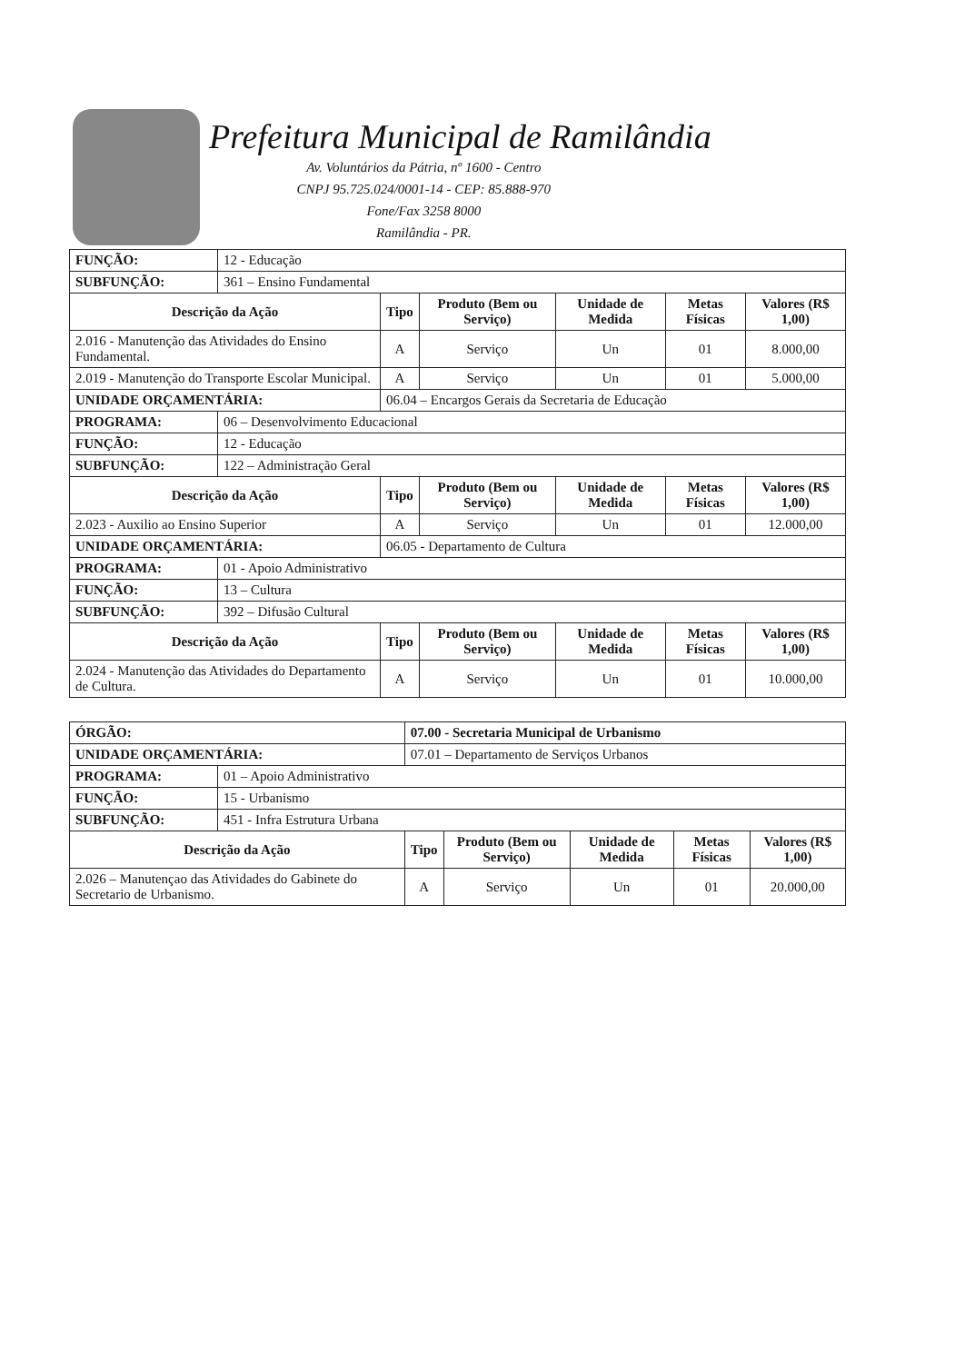Prefeitura Municipal de Ramilândia
Av. Voluntários da Pátria, nº 1600 - Centro
CNPJ 95.725.024/0001-14 - CEP: 85.888-970
Fone/Fax 3258 8000
Ramilândia - PR.
| FUNÇÃO: | 12 - Educação | | | | | |
| SUBFUNÇÃO: | 361 – Ensino Fundamental | | | | | |
| Descrição da Ação | | Tipo | Produto (Bem ou Serviço) | Unidade de Medida | Metas Físicas | Valores (R$ 1,00) |
| 2.016 - Manutenção das Atividades do Ensino Fundamental. | | A | Serviço | Un | 01 | 8.000,00 |
| 2.019 - Manutenção do Transporte Escolar Municipal. | | A | Serviço | Un | 01 | 5.000,00 |
| UNIDADE ORÇAMENTÁRIA: | | 06.04 – Encargos Gerais da Secretaria de Educação | | | | |
| PROGRAMA: | 06 – Desenvolvimento Educacional | | | | | |
| FUNÇÃO: | 12 - Educação | | | | | |
| SUBFUNÇÃO: | 122 – Administração Geral | | | | | |
| Descrição da Ação | | Tipo | Produto (Bem ou Serviço) | Unidade de Medida | Metas Físicas | Valores (R$ 1,00) |
| 2.023 - Auxilio ao Ensino Superior | | A | Serviço | Un | 01 | 12.000,00 |
| UNIDADE ORÇAMENTÁRIA: | | 06.05 - Departamento de Cultura | | | | |
| PROGRAMA: | 01 - Apoio Administrativo | | | | | |
| FUNÇÃO: | 13 – Cultura | | | | | |
| SUBFUNÇÃO: | 392 – Difusão Cultural | | | | | |
| Descrição da Ação | | Tipo | Produto (Bem ou Serviço) | Unidade de Medida | Metas Físicas | Valores (R$ 1,00) |
| 2.024 - Manutenção das Atividades do Departamento de Cultura. | | A | Serviço | Un | 01 | 10.000,00 |
| ÓRGÃO: | | 07.00 - Secretaria Municipal de Urbanismo | | | | |
| UNIDADE ORÇAMENTÁRIA: | | 07.01 – Departamento de Serviços Urbanos | | | | |
| PROGRAMA: | 01 – Apoio Administrativo | | | | | |
| FUNÇÃO: | 15 - Urbanismo | | | | | |
| SUBFUNÇÃO: | 451 - Infra Estrutura Urbana | | | | | |
| Descrição da Ação | | Tipo | Produto (Bem ou Serviço) | Unidade de Medida | Metas Físicas | Valores (R$ 1,00) |
| 2.026 – Manutençao das Atividades do Gabinete do Secretario de Urbanismo. | | A | Serviço | Un | 01 | 20.000,00 |